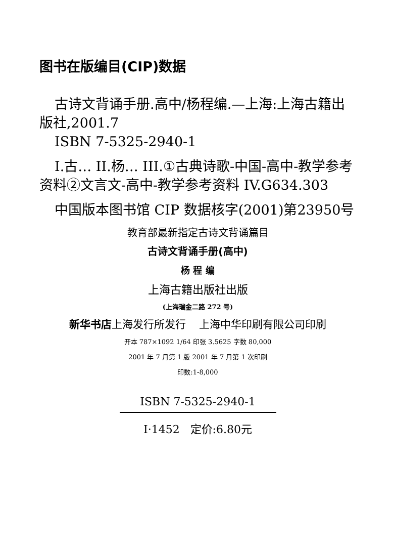图书在版编目(CIP)数据
古诗文背诵手册.高中/杨程编.—上海:上海古籍出版社,2001.7
ISBN 7-5325-2940-1
I.古… II.杨… III.①古典诗歌-中国-高中-教学参考资料②文言文-高中-教学参考资料 IV.G634.303
中国版本图书馆 CIP 数据核字(2001)第23950号
教育部最新指定古诗文背诵篇目
古诗文背诵手册(高中)
杨 程 编
上海古籍出版社出版
(上海瑞金二路 272 号)
新华书店上海发行所发行 上海中华印刷有限公司印刷
开本 787×1092 1/64 印张 3.5625 字数 80,000
2001 年 7 月第 1 版 2001 年 7 月第 1 次印刷
印数:1-8,000
ISBN 7-5325-2940-1
I·1452 定价:6.80元